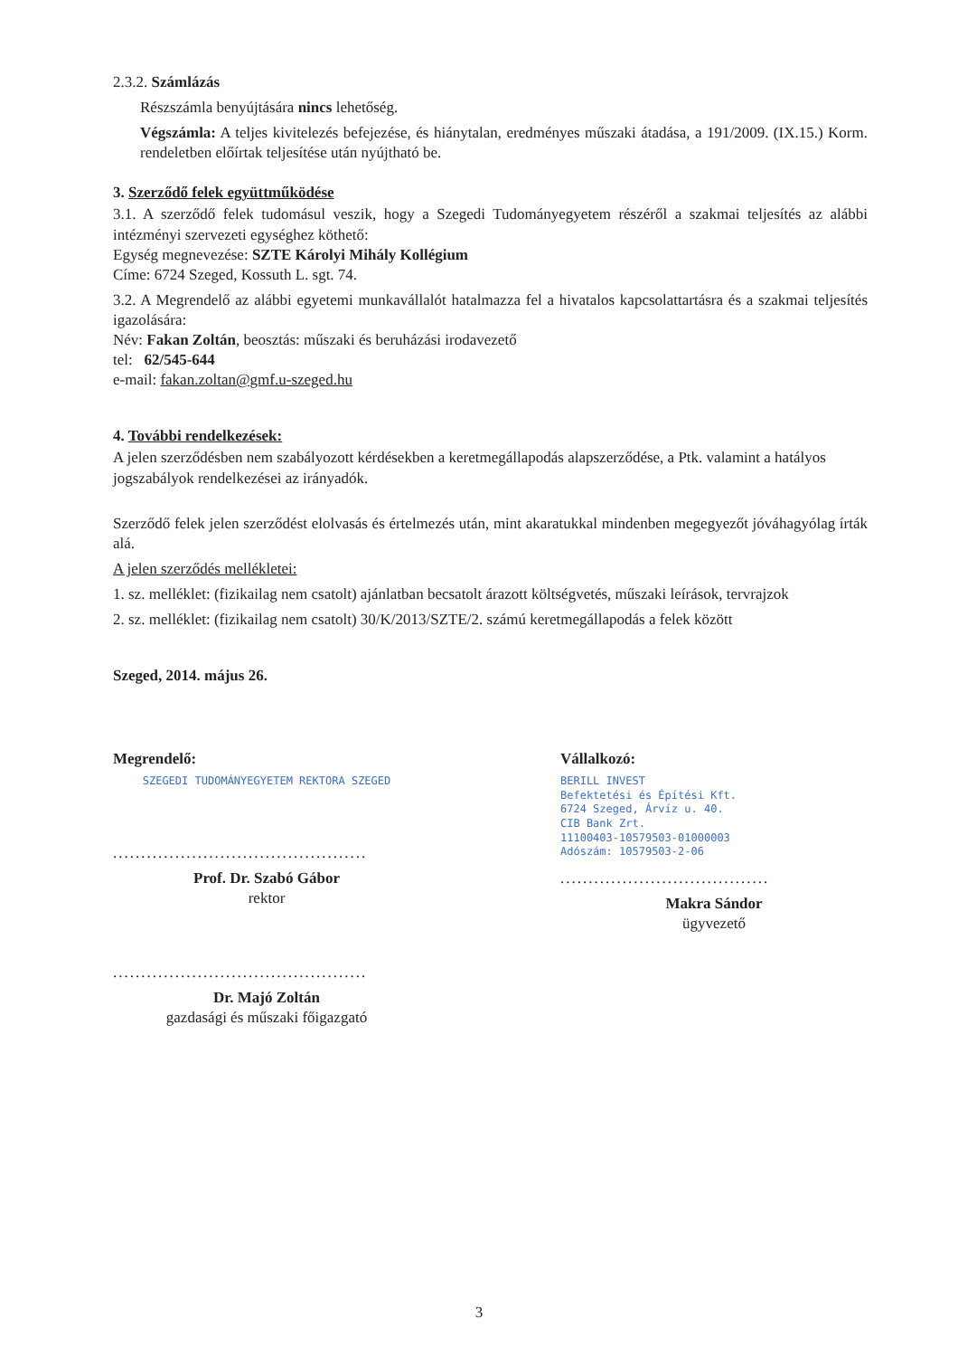2.3.2. Számlázás
Részszámla benyújtására nincs lehetőség.
Végszámla: A teljes kivitelezés befejezése, és hiánytalan, eredményes műszaki átadása, a 191/2009. (IX.15.) Korm. rendeletben előírtak teljesítése után nyújtható be.
3. Szerződő felek együttműködése
3.1. A szerződő felek tudomásul veszik, hogy a Szegedi Tudományegyetem részéről a szakmai teljesítés az alábbi intézményi szervezeti egységhez köthető:
Egység megnevezése: SZTE Károlyi Mihály Kollégium
Címe: 6724 Szeged, Kossuth L. sgt. 74.
3.2. A Megrendelő az alábbi egyetemi munkavállalót hatalmazza fel a hivatalos kapcsolattartásra és a szakmai teljesítés igazolására:
Név: Fakan Zoltán, beosztás: műszaki és beruházási irodavezető
tel: 62/545-644
e-mail: fakan.zoltan@gmf.u-szeged.hu
4. További rendelkezések:
A jelen szerződésben nem szabályozott kérdésekben a keretmegállapodás alapszerződése, a Ptk. valamint a hatályos jogszabályok rendelkezései az irányadók.
Szerződő felek jelen szerződést elolvasás és értelmezés után, mint akaratukkal mindenben megegyezőt jóváhagyólag írták alá.
A jelen szerződés mellékletei:
1. sz. melléklet: (fizikailag nem csatolt) ajánlatban becsatolt árazott költségvetés, műszaki leírások, tervrajzok
2. sz. melléklet: (fizikailag nem csatolt) 30/K/2013/SZTE/2. számú keretmegállapodás a felek között
Szeged, 2014. május 26.
Megrendelő:
SZEGEDI TUDOMÁNYEGYETEM REKTORA SZEGED
.............................................
Prof. Dr. Szabó Gábor
rektor
.............................................
Dr. Majó Zoltán
gazdasági és műszaki főigazgató
Vállalkozó:
BERILL INVEST
Befektetési és Építési Kft.
6724 Szeged, Árvíz u. 40.
CIB Bank Zrt.
11100403-10579503-01000003
Adószám: 10579503-2-06
.....................................
Makra Sándor
ügyvezető
3